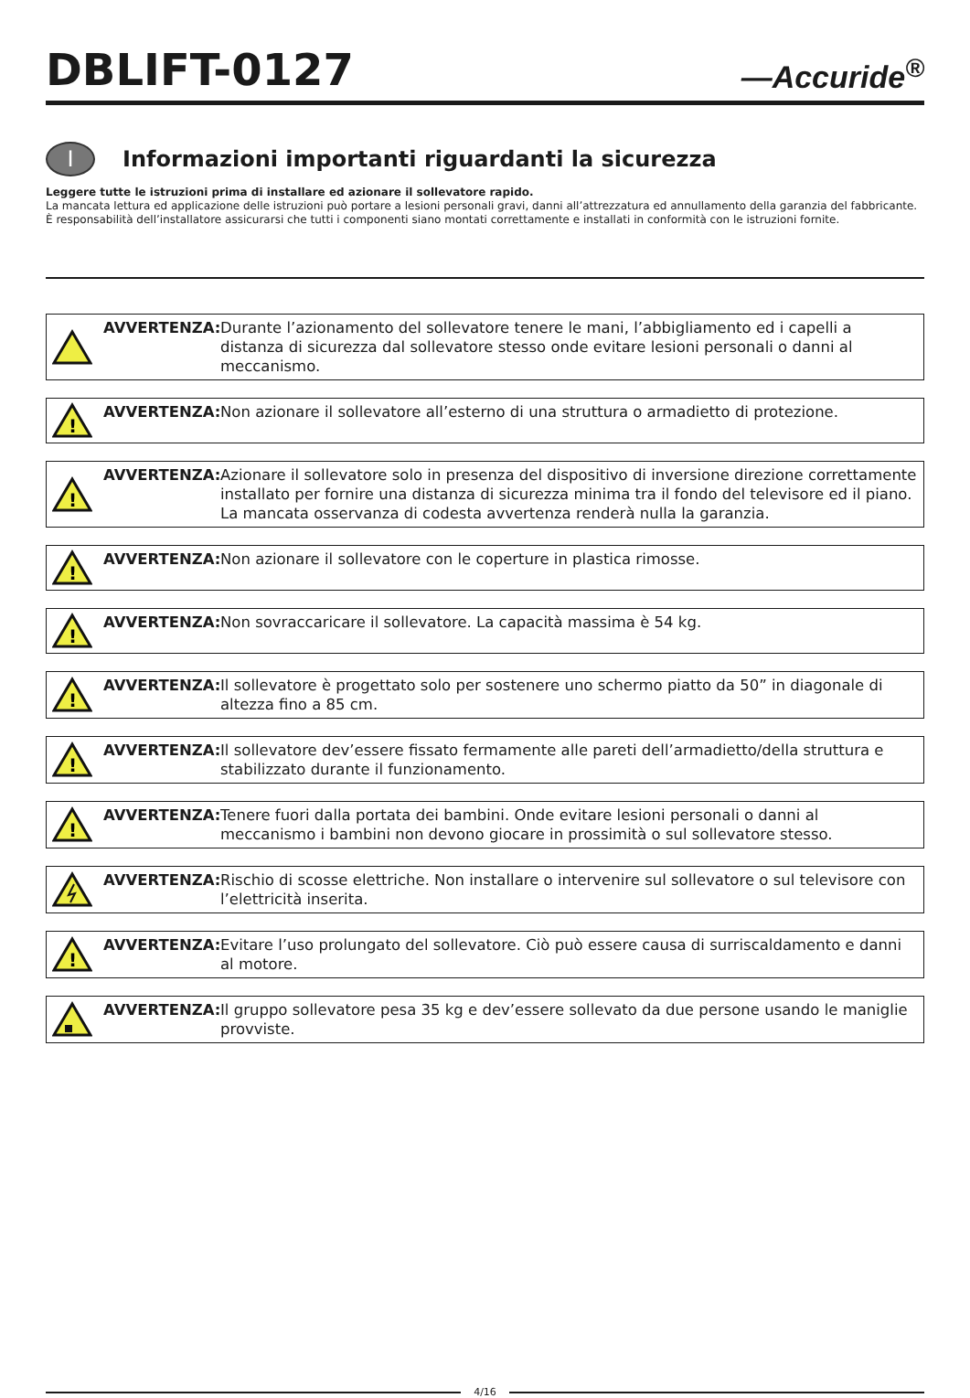DBLIFT-0127
—Accuride<sup>®</sup>
I
Informazioni importanti riguardanti la sicurezza
Leggere tutte le istruzioni prima di installare ed azionare il sollevatore rapido.
La mancata lettura ed applicazione delle istruzioni può portare a lesioni personali gravi, danni all’attrezzatura ed annullamento della garanzia del fabbricante. È responsabilità dell’installatore assicurarsi che tutti i componenti siano montati correttamente e installati in conformità con le istruzioni fornite.
AVVERTENZA: Durante l’azionamento del sollevatore tenere le mani, l’abbigliamento ed i capelli a distanza di sicurezza dal sollevatore stesso onde evitare lesioni personali o danni al meccanismo.
!
AVVERTENZA: Non azionare il sollevatore all’esterno di una struttura o armadietto di protezione.
!
AVVERTENZA: Azionare il sollevatore solo in presenza del dispositivo di inversione direzione correttamente installato per fornire una distanza di sicurezza minima tra il fondo del televisore ed il piano. La mancata osservanza di codesta avvertenza renderà nulla la garanzia.
!
AVVERTENZA: Non azionare il sollevatore con le coperture in plastica rimosse.
!
AVVERTENZA: Non sovraccaricare il sollevatore. La capacità massima è 54 kg.
!
AVVERTENZA: Il sollevatore è progettato solo per sostenere uno schermo piatto da 50” in diagonale di altezza fino a 85 cm.
!
AVVERTENZA: Il sollevatore dev’essere fissato fermamente alle pareti dell’armadietto/della struttura e stabilizzato durante il funzionamento.
!
AVVERTENZA: Tenere fuori dalla portata dei bambini. Onde evitare lesioni personali o danni al meccanismo i bambini non devono giocare in prossimità o sul sollevatore stesso.
AVVERTENZA: Rischio di scosse elettriche. Non installare o intervenire sul sollevatore o sul televisore con l’elettricità inserita.
!
AVVERTENZA: Evitare l’uso prolungato del sollevatore. Ciò può essere causa di surriscaldamento e danni al motore.
AVVERTENZA: Il gruppo sollevatore pesa 35 kg e dev’essere sollevato da due persone usando le maniglie provviste.
4/16